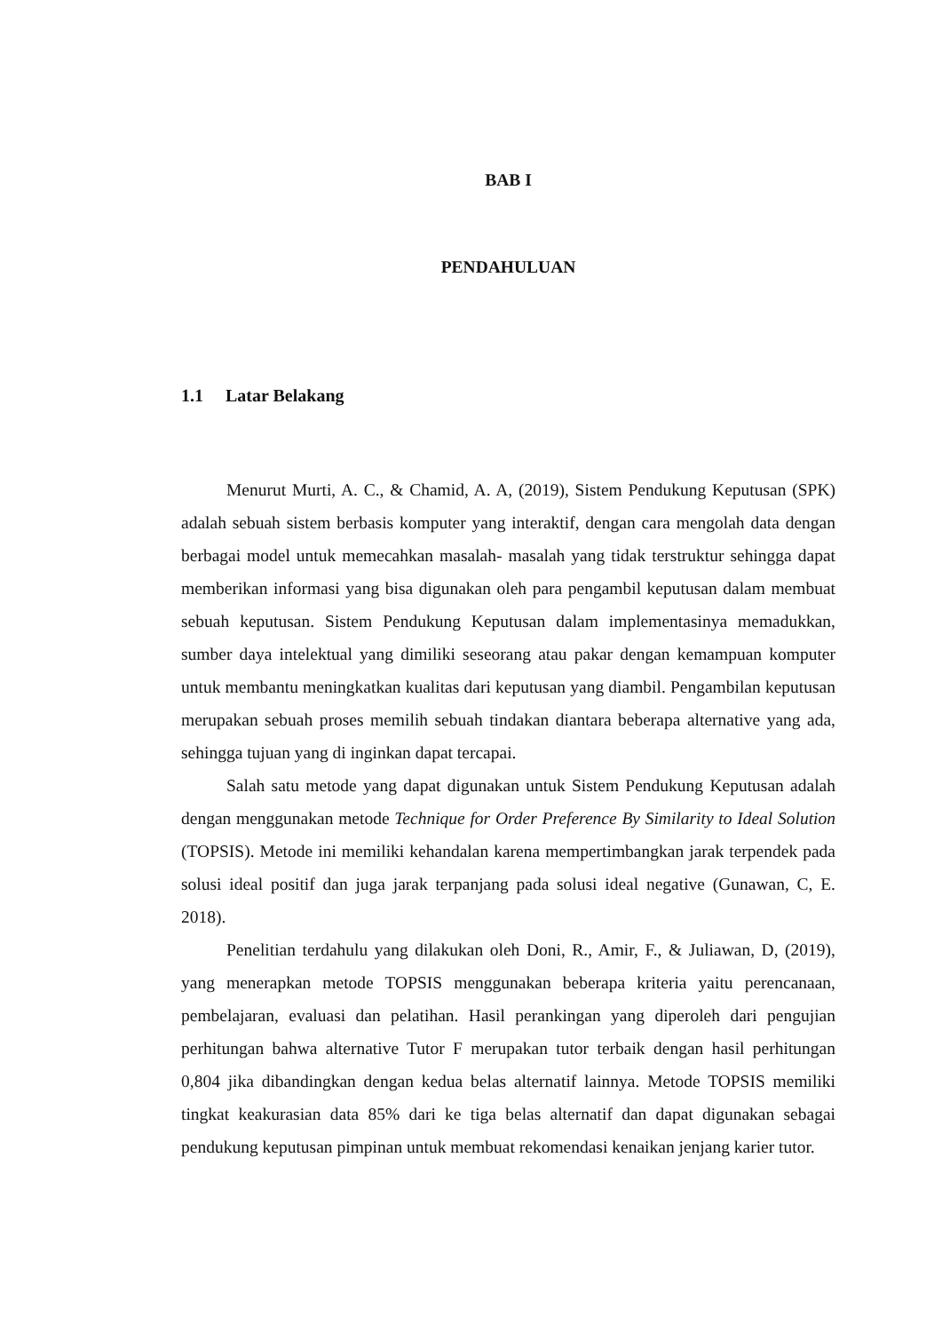BAB I
PENDAHULUAN
1.1 Latar Belakang
Menurut Murti, A. C., & Chamid, A. A, (2019), Sistem Pendukung Keputusan (SPK) adalah sebuah sistem berbasis komputer yang interaktif, dengan cara mengolah data dengan berbagai model untuk memecahkan masalah- masalah yang tidak terstruktur sehingga dapat memberikan informasi yang bisa digunakan oleh para pengambil keputusan dalam membuat sebuah keputusan. Sistem Pendukung Keputusan dalam implementasinya memadukkan, sumber daya intelektual yang dimiliki seseorang atau pakar dengan kemampuan komputer untuk membantu meningkatkan kualitas dari keputusan yang diambil. Pengambilan keputusan merupakan sebuah proses memilih sebuah tindakan diantara beberapa alternative yang ada, sehingga tujuan yang di inginkan dapat tercapai.
Salah satu metode yang dapat digunakan untuk Sistem Pendukung Keputusan adalah dengan menggunakan metode Technique for Order Preference By Similarity to Ideal Solution (TOPSIS). Metode ini memiliki kehandalan karena mempertimbangkan jarak terpendek pada solusi ideal positif dan juga jarak terpanjang pada solusi ideal negative (Gunawan, C, E. 2018).
Penelitian terdahulu yang dilakukan oleh Doni, R., Amir, F., & Juliawan, D, (2019), yang menerapkan metode TOPSIS menggunakan beberapa kriteria yaitu perencanaan, pembelajaran, evaluasi dan pelatihan. Hasil perankingan yang diperoleh dari pengujian perhitungan bahwa alternative Tutor F merupakan tutor terbaik dengan hasil perhitungan 0,804 jika dibandingkan dengan kedua belas alternatif lainnya. Metode TOPSIS memiliki tingkat keakurasian data 85% dari ke tiga belas alternatif dan dapat digunakan sebagai pendukung keputusan pimpinan untuk membuat rekomendasi kenaikan jenjang karier tutor.